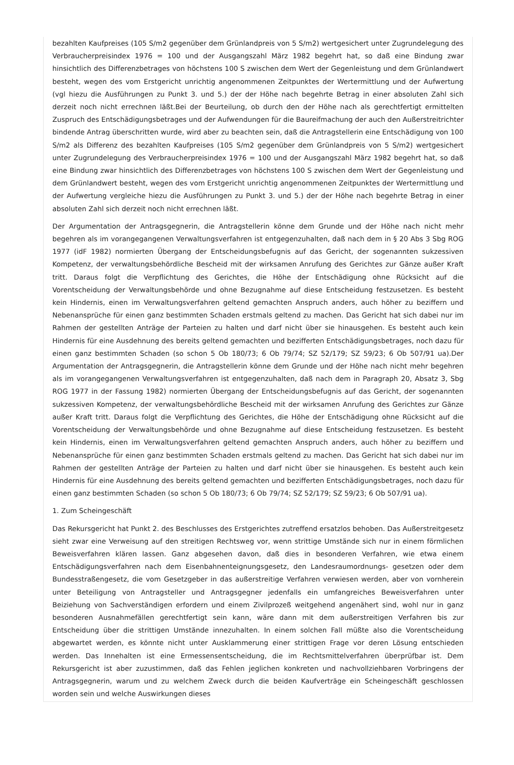bezahlten Kaufpreises (105 S/m2 gegenüber dem Grünlandpreis von 5 S/m2) wertgesichert unter Zugrundelegung des Verbraucherpreisindex 1976 = 100 und der Ausgangszahl März 1982 begehrt hat, so daß eine Bindung zwar hinsichtlich des Differenzbetrages von höchstens 100 S zwischen dem Wert der Gegenleistung und dem Grünlandwert besteht, wegen des vom Erstgericht unrichtig angenommenen Zeitpunktes der Wertermittlung und der Aufwertung (vgl hiezu die Ausführungen zu Punkt 3. und 5.) der der Höhe nach begehrte Betrag in einer absoluten Zahl sich derzeit noch nicht errechnen läßt.Bei der Beurteilung, ob durch den der Höhe nach als gerechtfertigt ermittelten Zuspruch des Entschädigungsbetrages und der Aufwendungen für die Baureifmachung der auch den Außerstreitrichter bindende Antrag überschritten wurde, wird aber zu beachten sein, daß die Antragstellerin eine Entschädigung von 100 S/m2 als Differenz des bezahlten Kaufpreises (105 S/m2 gegenüber dem Grünlandpreis von 5 S/m2) wertgesichert unter Zugrundelegung des Verbraucherpreisindex 1976 = 100 und der Ausgangszahl März 1982 begehrt hat, so daß eine Bindung zwar hinsichtlich des Differenzbetrages von höchstens 100 S zwischen dem Wert der Gegenleistung und dem Grünlandwert besteht, wegen des vom Erstgericht unrichtig angenommenen Zeitpunktes der Wertermittlung und der Aufwertung vergleiche hiezu die Ausführungen zu Punkt 3. und 5.) der der Höhe nach begehrte Betrag in einer absoluten Zahl sich derzeit noch nicht errechnen läßt.
Der Argumentation der Antragsgegnerin, die Antragstellerin könne dem Grunde und der Höhe nach nicht mehr begehren als im vorangegangenen Verwaltungsverfahren ist entgegenzuhalten, daß nach dem in § 20 Abs 3 Sbg ROG 1977 (idF 1982) normierten Übergang der Entscheidungsbefugnis auf das Gericht, der sogenannten sukzessiven Kompetenz, der verwaltungsbehördliche Bescheid mit der wirksamen Anrufung des Gerichtes zur Gänze außer Kraft tritt. Daraus folgt die Verpflichtung des Gerichtes, die Höhe der Entschädigung ohne Rücksicht auf die Vorentscheidung der Verwaltungsbehörde und ohne Bezugnahme auf diese Entscheidung festzusetzen. Es besteht kein Hindernis, einen im Verwaltungsverfahren geltend gemachten Anspruch anders, auch höher zu beziffern und Nebenansprüche für einen ganz bestimmten Schaden erstmals geltend zu machen. Das Gericht hat sich dabei nur im Rahmen der gestellten Anträge der Parteien zu halten und darf nicht über sie hinausgehen. Es besteht auch kein Hindernis für eine Ausdehnung des bereits geltend gemachten und bezifferten Entschädigungsbetrages, noch dazu für einen ganz bestimmten Schaden (so schon 5 Ob 180/73; 6 Ob 79/74; SZ 52/179; SZ 59/23; 6 Ob 507/91 ua).Der Argumentation der Antragsgegnerin, die Antragstellerin könne dem Grunde und der Höhe nach nicht mehr begehren als im vorangegangenen Verwaltungsverfahren ist entgegenzuhalten, daß nach dem in Paragraph 20, Absatz 3, Sbg ROG 1977 in der Fassung 1982) normierten Übergang der Entscheidungsbefugnis auf das Gericht, der sogenannten sukzessiven Kompetenz, der verwaltungsbehördliche Bescheid mit der wirksamen Anrufung des Gerichtes zur Gänze außer Kraft tritt. Daraus folgt die Verpflichtung des Gerichtes, die Höhe der Entschädigung ohne Rücksicht auf die Vorentscheidung der Verwaltungsbehörde und ohne Bezugnahme auf diese Entscheidung festzusetzen. Es besteht kein Hindernis, einen im Verwaltungsverfahren geltend gemachten Anspruch anders, auch höher zu beziffern und Nebenansprüche für einen ganz bestimmten Schaden erstmals geltend zu machen. Das Gericht hat sich dabei nur im Rahmen der gestellten Anträge der Parteien zu halten und darf nicht über sie hinausgehen. Es besteht auch kein Hindernis für eine Ausdehnung des bereits geltend gemachten und bezifferten Entschädigungsbetrages, noch dazu für einen ganz bestimmten Schaden (so schon 5 Ob 180/73; 6 Ob 79/74; SZ 52/179; SZ 59/23; 6 Ob 507/91 ua).
1. Zum Scheingeschäft
Das Rekursgericht hat Punkt 2. des Beschlusses des Erstgerichtes zutreffend ersatzlos behoben. Das Außerstreitgesetz sieht zwar eine Verweisung auf den streitigen Rechtsweg vor, wenn strittige Umstände sich nur in einem förmlichen Beweisverfahren klären lassen. Ganz abgesehen davon, daß dies in besonderen Verfahren, wie etwa einem Entschädigungsverfahren nach dem Eisenbahnenteignungsgesetz, den Landesraumordnungs- gesetzen oder dem Bundesstraßengesetz, die vom Gesetzgeber in das außerstreitige Verfahren verwiesen werden, aber von vornherein unter Beteiligung von Antragsteller und Antragsgegner jedenfalls ein umfangreiches Beweisverfahren unter Beiziehung von Sachverständigen erfordern und einem Zivilprozeß weitgehend angenähert sind, wohl nur in ganz besonderen Ausnahmefällen gerechtfertigt sein kann, wäre dann mit dem außerstreitigen Verfahren bis zur Entscheidung über die strittigen Umstände innezuhalten. In einem solchen Fall müßte also die Vorentscheidung abgewartet werden, es könnte nicht unter Ausklammerung einer strittigen Frage vor deren Lösung entschieden werden. Das Innehalten ist eine Ermessensentscheidung, die im Rechtsmittelverfahren überprüfbar ist. Dem Rekursgericht ist aber zuzustimmen, daß das Fehlen jeglichen konkreten und nachvollziehbaren Vorbringens der Antragsgegnerin, warum und zu welchem Zweck durch die beiden Kaufverträge ein Scheingeschäft geschlossen worden sein und welche Auswirkungen dieses